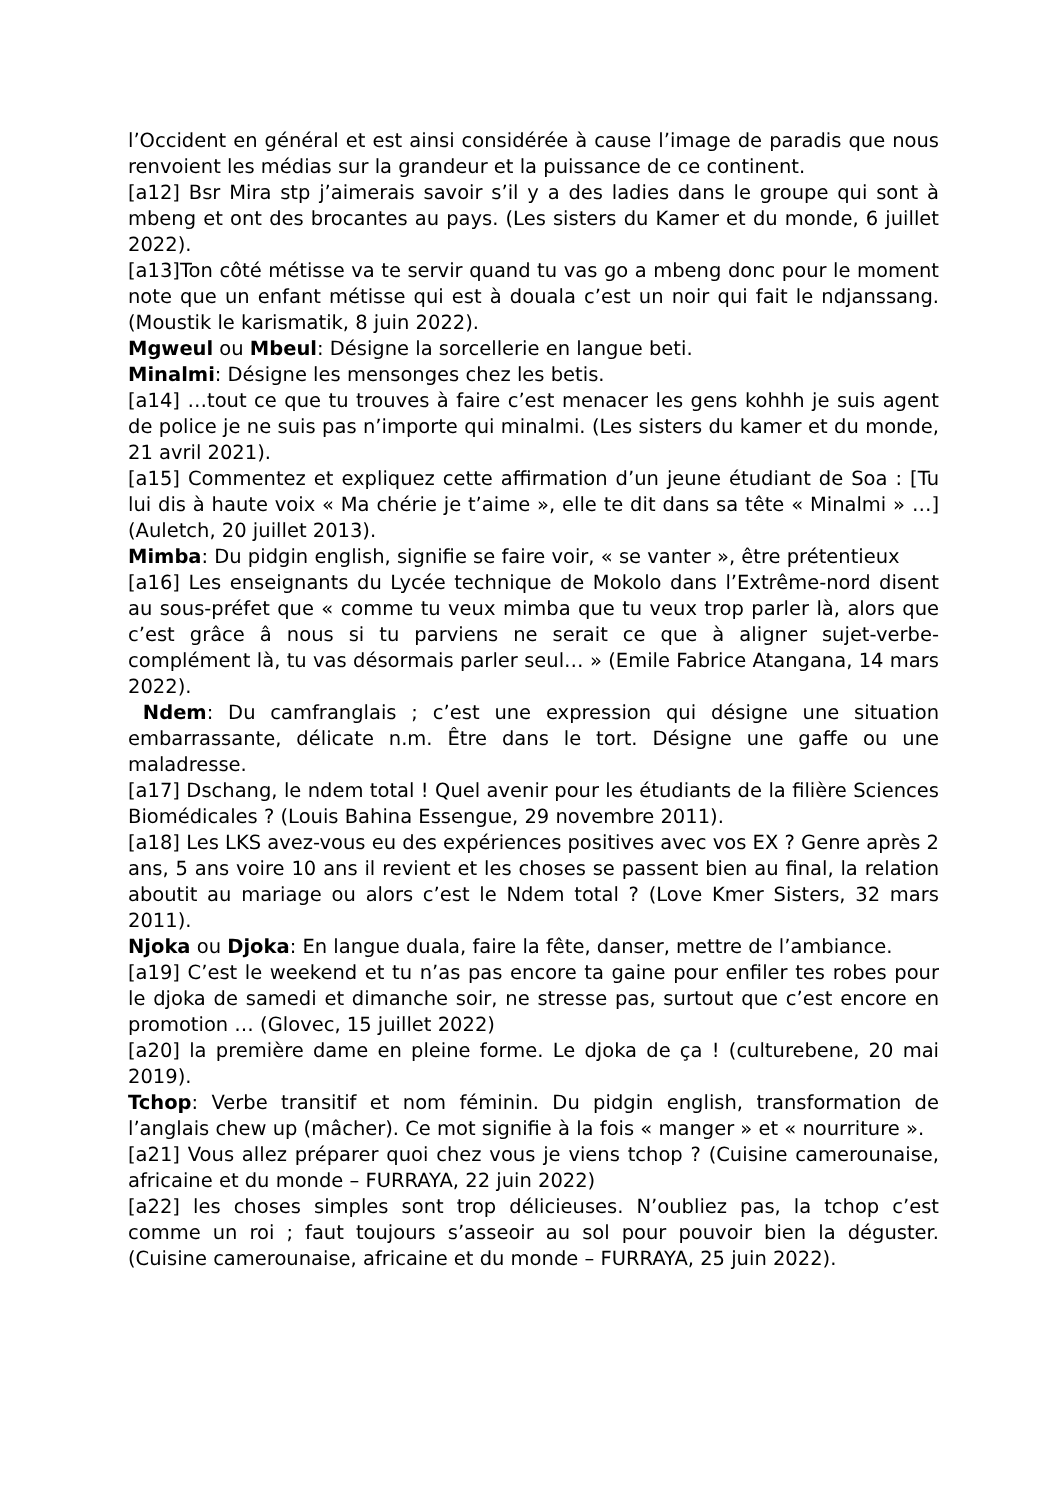l’Occident en général et est ainsi considérée à cause l’image de paradis que nous renvoient les médias sur la grandeur et la puissance de ce continent.
[a12] Bsr Mira stp j’aimerais savoir s’il y a des ladies dans le groupe qui sont à mbeng et ont des brocantes au pays. (Les sisters du Kamer et du monde, 6 juillet 2022).
[a13]Ton côté métisse va te servir quand tu vas go a mbeng donc pour le moment note que un enfant métisse qui est à douala c’est un noir qui fait le ndjanssang. (Moustik le karismatik, 8 juin 2022).
Mgweul ou Mbeul: Désigne la sorcellerie en langue beti.
Minalmi: Désigne les mensonges chez les betis.
[a14] …tout ce que tu trouves à faire c’est menacer les gens kohhh je suis agent de police je ne suis pas n’importe qui minalmi. (Les sisters du kamer et du monde, 21 avril 2021).
[a15] Commentez et expliquez cette affirmation d’un jeune étudiant de Soa : [Tu lui dis à haute voix « Ma chérie je t’aime », elle te dit dans sa tête « Minalmi » …] (Auletch, 20 juillet 2013).
Mimba: Du pidgin english, signifie se faire voir, « se vanter », être prétentieux
[a16] Les enseignants du Lycée technique de Mokolo dans l’Extrême-nord disent au sous-préfet que « comme tu veux mimba que tu veux trop parler là, alors que c’est grâce â nous si tu parviens ne serait ce que à aligner sujet-verbe-complément là, tu vas désormais parler seul… » (Emile Fabrice Atangana, 14 mars 2022).
Ndem: Du camfranglais ; c’est une expression qui désigne une situation embarrassante, délicate n.m. Être dans le tort. Désigne une gaffe ou une maladresse.
[a17] Dschang, le ndem total ! Quel avenir pour les étudiants de la filière Sciences Biomédicales ? (Louis Bahina Essengue, 29 novembre 2011).
[a18] Les LKS avez-vous eu des expériences positives avec vos EX ? Genre après 2 ans, 5 ans voire 10 ans il revient et les choses se passent bien au final, la relation aboutit au mariage ou alors c’est le Ndem total ? (Love Kmer Sisters, 32 mars 2011).
Njoka ou Djoka: En langue duala, faire la fête, danser, mettre de l’ambiance.
[a19] C’est le weekend et tu n’as pas encore ta gaine pour enfiler tes robes pour le djoka de samedi et dimanche soir, ne stresse pas, surtout que c’est encore en promotion … (Glovec, 15 juillet 2022)
[a20] la première dame en pleine forme. Le djoka de ça ! (culturebene, 20 mai 2019).
Tchop: Verbe transitif et nom féminin. Du pidgin english, transformation de l’anglais chew up (mâcher). Ce mot signifie à la fois « manger » et « nourriture ».
[a21] Vous allez préparer quoi chez vous je viens tchop ? (Cuisine camerounaise, africaine et du monde – FURRAYA, 22 juin 2022)
[a22] les choses simples sont trop délicieuses. N’oubliez pas, la tchop c’est comme un roi ; faut toujours s’asseoir au sol pour pouvoir bien la déguster. (Cuisine camerounaise, africaine et du monde – FURRAYA, 25 juin 2022).